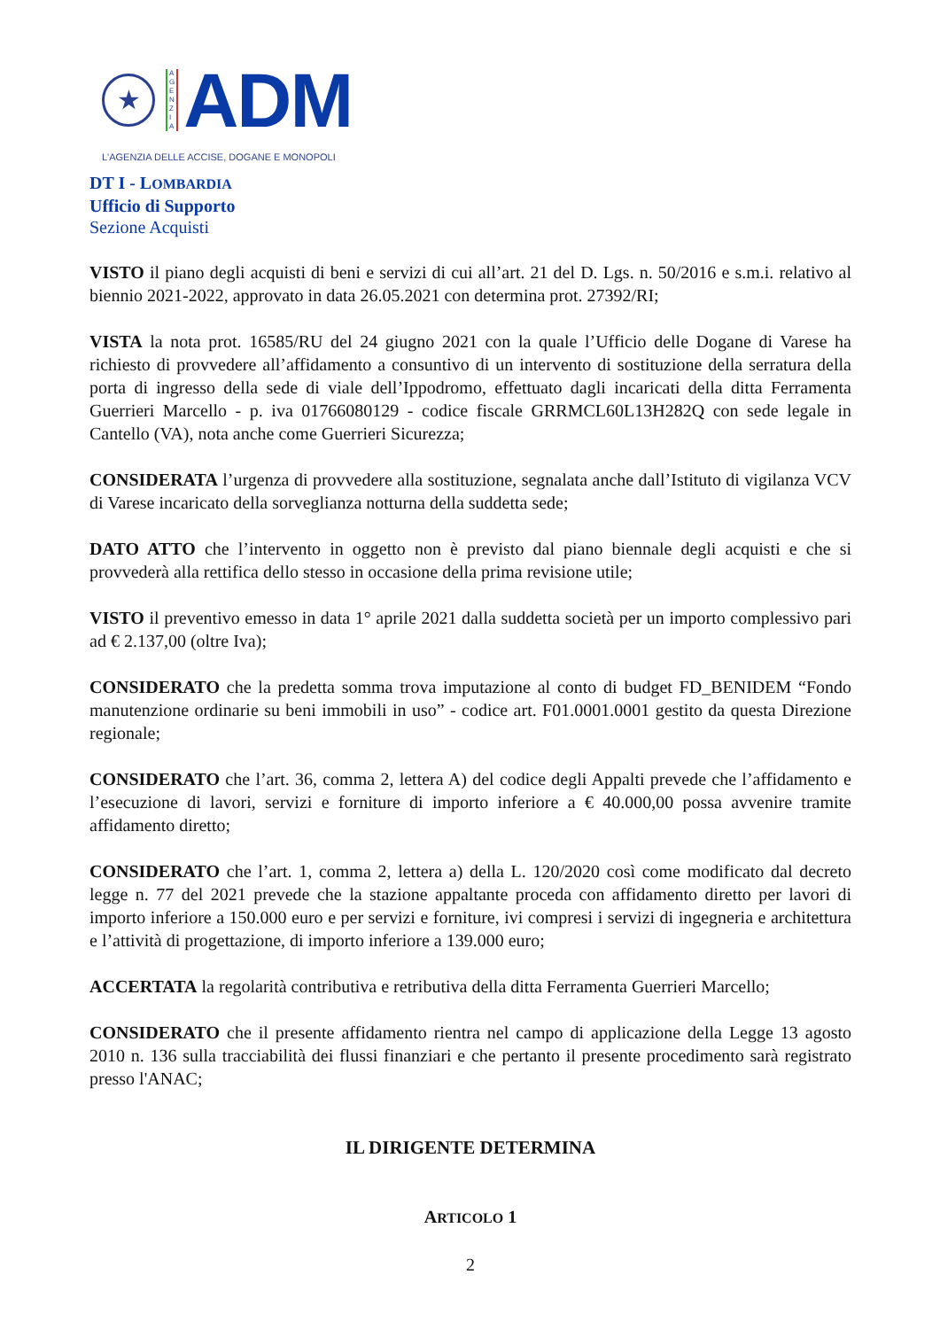★
A
G
E
N
Z
I
A
ADM
L'AGENZIA DELLE ACCISE, DOGANE E MONOPOLI
DT I - LOMBARDIA
Ufficio di Supporto
Sezione Acquisti
VISTO il piano degli acquisti di beni e servizi di cui all’art. 21 del D. Lgs. n. 50/2016 e s.m.i. relativo al biennio 2021-2022, approvato in data 26.05.2021 con determina prot. 27392/RI;
VISTA la nota prot. 16585/RU del 24 giugno 2021 con la quale l’Ufficio delle Dogane di Varese ha richiesto di provvedere all’affidamento a consuntivo di un intervento di sostituzione della serratura della porta di ingresso della sede di viale dell’Ippodromo, effettuato dagli incaricati della ditta Ferramenta Guerrieri Marcello - p. iva 01766080129 - codice fiscale GRRMCL60L13H282Q con sede legale in Cantello (VA), nota anche come Guerrieri Sicurezza;
CONSIDERATA l’urgenza di provvedere alla sostituzione, segnalata anche dall’Istituto di vigilanza VCV di Varese incaricato della sorveglianza notturna della suddetta sede;
DATO ATTO che l’intervento in oggetto non è previsto dal piano biennale degli acquisti e che si provvederà alla rettifica dello stesso in occasione della prima revisione utile;
VISTO il preventivo emesso in data 1° aprile 2021 dalla suddetta società per un importo complessivo pari ad € 2.137,00 (oltre Iva);
CONSIDERATO che la predetta somma trova imputazione al conto di budget FD_BENIDEM “Fondo manutenzione ordinarie su beni immobili in uso” - codice art. F01.0001.0001 gestito da questa Direzione regionale;
CONSIDERATO che l’art. 36, comma 2, lettera A) del codice degli Appalti prevede che l’affidamento e l’esecuzione di lavori, servizi e forniture di importo inferiore a € 40.000,00 possa avvenire tramite affidamento diretto;
CONSIDERATO che l’art. 1, comma 2, lettera a) della L. 120/2020 così come modificato dal decreto legge n. 77 del 2021 prevede che la stazione appaltante proceda con affidamento diretto per lavori di importo inferiore a 150.000 euro e per servizi e forniture, ivi compresi i servizi di ingegneria e architettura e l’attività di progettazione, di importo inferiore a 139.000 euro;
ACCERTATA la regolarità contributiva e retributiva della ditta Ferramenta Guerrieri Marcello;
CONSIDERATO che il presente affidamento rientra nel campo di applicazione della Legge 13 agosto 2010 n. 136 sulla tracciabilità dei flussi finanziari e che pertanto il presente procedimento sarà registrato presso l'ANAC;
IL DIRIGENTE DETERMINA
ARTICOLO 1
2